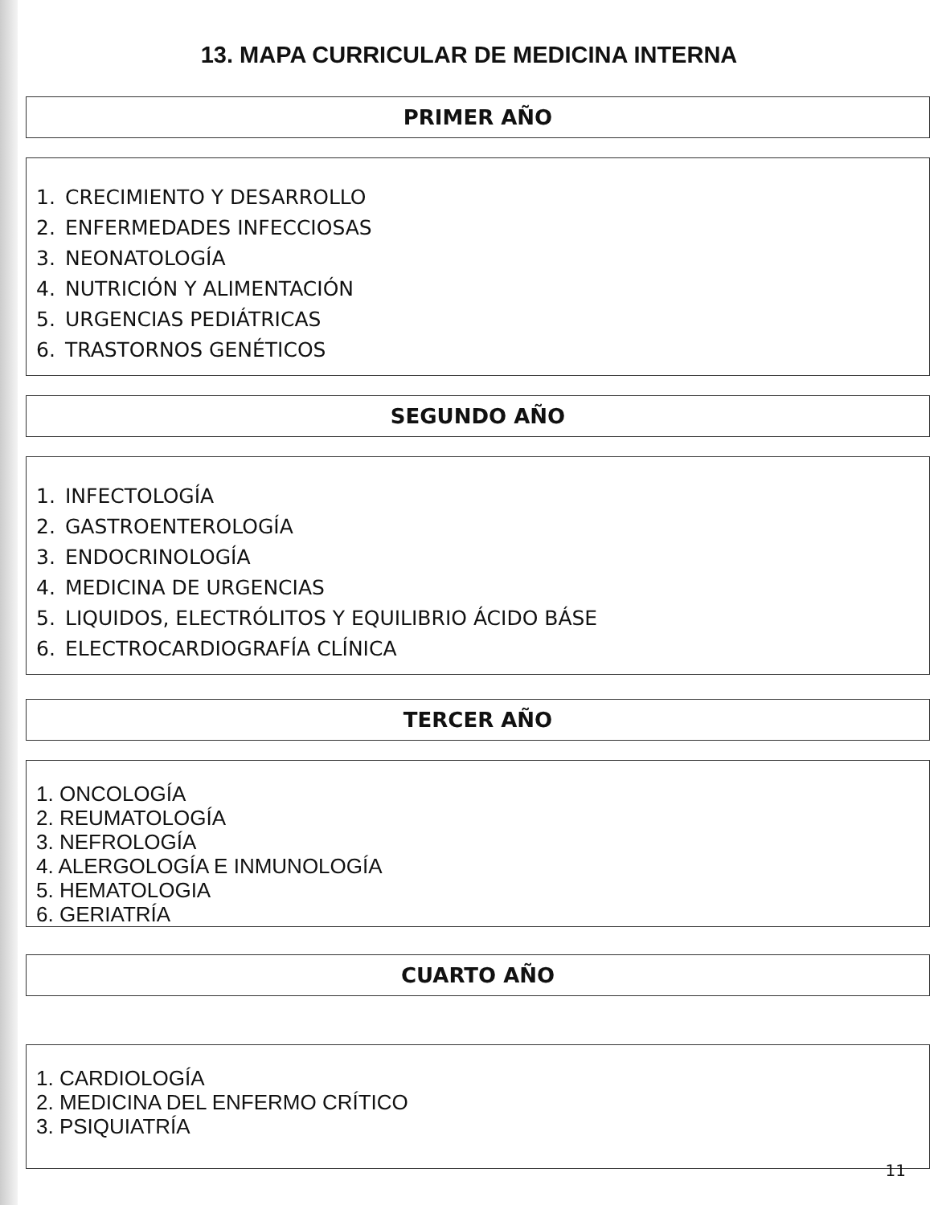13. MAPA CURRICULAR DE MEDICINA INTERNA
PRIMER AÑO
1. CRECIMIENTO Y DESARROLLO
2. ENFERMEDADES INFECCIOSAS
3. NEONATOLOGÍA
4. NUTRICIÓN Y ALIMENTACIÓN
5. URGENCIAS PEDIÁTRICAS
6. TRASTORNOS GENÉTICOS
SEGUNDO AÑO
1. INFECTOLOGÍA
2. GASTROENTEROLOGÍA
3. ENDOCRINOLOGÍA
4. MEDICINA DE URGENCIAS
5. LIQUIDOS, ELECTRÓLITOS Y EQUILIBRIO ÁCIDO BÁSE
6. ELECTROCARDIOGRAFÍA CLÍNICA
TERCER AÑO
1. ONCOLOGÍA
2. REUMATOLOGÍA
3. NEFROLOGÍA
4. ALERGOLOGÍA E INMUNOLOGÍA
5. HEMATOLOGIA
6. GERIATRÍA
CUARTO AÑO
1. CARDIOLOGÍA
2. MEDICINA DEL ENFERMO CRÍTICO
3. PSIQUIATRÍA
11